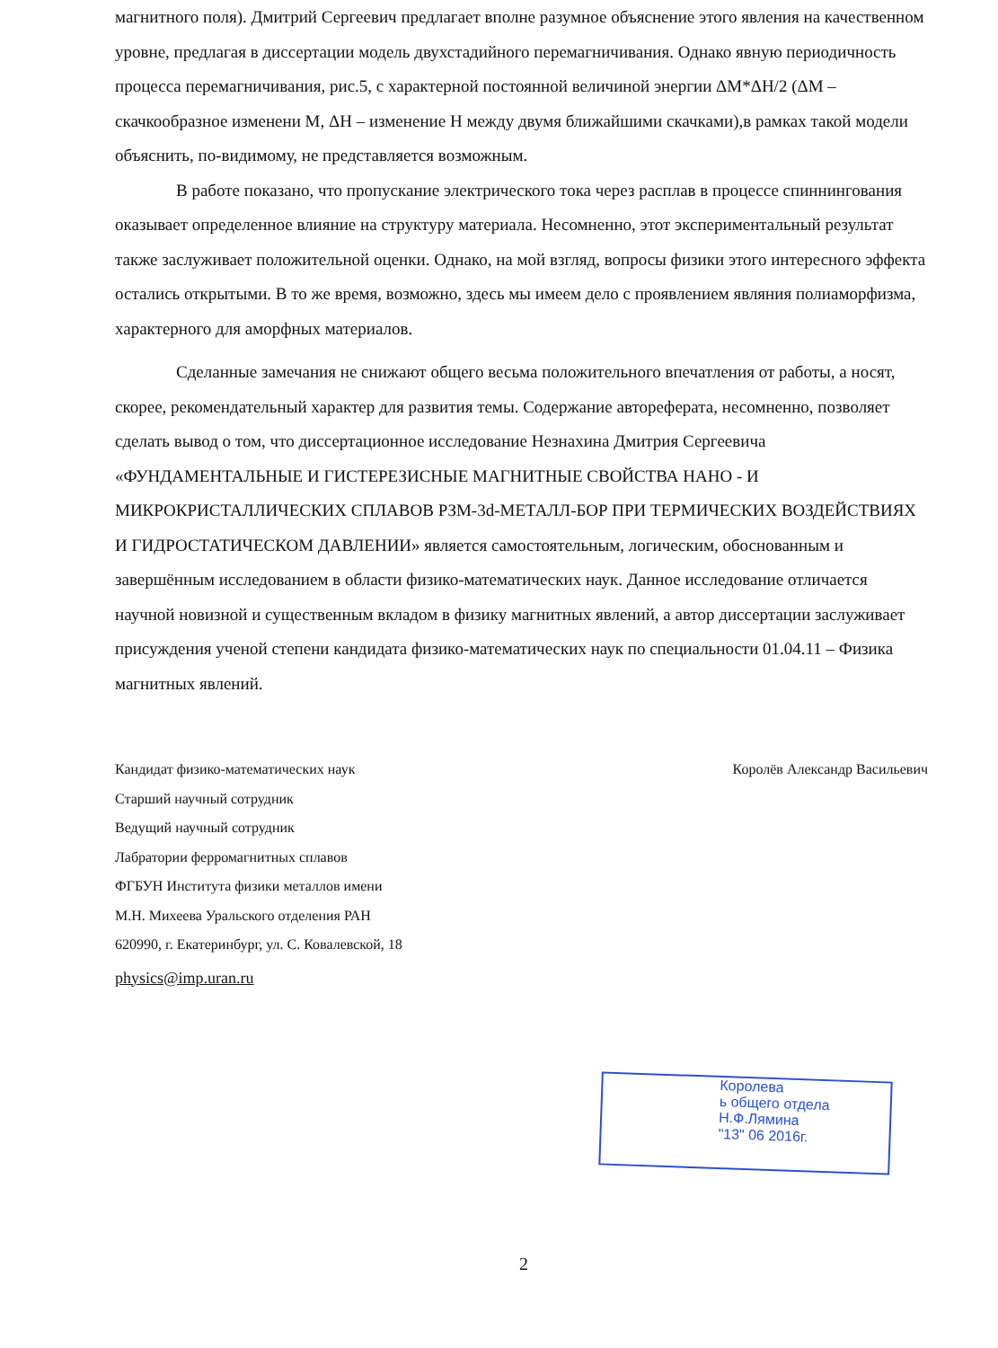магнитного поля). Дмитрий Сергеевич предлагает вполне разумное объяснение этого явления на качественном уровне, предлагая в диссертации модель двухстадийного перемагничивания. Однако явную периодичность процесса перемагничивания, рис.5, с характерной постоянной величиной энергии ΔM*ΔH/2 (ΔM – скачкообразное изменени M, ΔH – изменение H между двумя ближайшими скачками),в рамках такой модели объяснить, по-видимому, не представляется возможным.
В работе показано, что пропускание электрического тока через расплав в процессе спиннингования оказывает определенное влияние на структуру материала. Несомненно, этот экспериментальный результат также заслуживает положительной оценки. Однако, на мой взгляд, вопросы физики этого интересного эффекта остались открытыми. В то же время, возможно, здесь мы имеем дело с проявлением являния полиаморфизма, характерного для аморфных материалов.
Сделанные замечания не снижают общего весьма положительного впечатления от работы, а носят, скорее, рекомендательный характер для развития темы. Содержание автореферата, несомненно, позволяет сделать вывод о том, что диссертационное исследование Незнахина Дмитрия Сергеевича «ФУНДАМЕНТАЛЬНЫЕ И ГИСТЕРЕЗИСНЫЕ МАГНИТНЫЕ СВОЙСТВА НАНО - И МИКРОКРИСТАЛЛИЧЕСКИХ СПЛАВОВ РЗМ-3d-МЕТАЛЛ-БОР ПРИ ТЕРМИЧЕСКИХ ВОЗДЕЙСТВИЯХ И ГИДРОСТАТИЧЕСКОМ ДАВЛЕНИИ» является самостоятельным, логическим, обоснованным и завершённым исследованием в области физико-математических наук. Данное исследование отличается научной новизной и существенным вкладом в физику магнитных явлений, а автор диссертации заслуживает присуждения ученой степени кандидата физико-математических наук по специальности 01.04.11 – Физика магнитных явлений.
Кандидат физико-математических наук
Старший научный сотрудник
Ведущий научный сотрудник
Лабратории ферромагнитных сплавов
ФГБУН Института физики металлов имени
М.Н. Михеева Уральского отделения РАН
620990, г. Екатеринбург, ул. С. Ковалевской, 18
physics@imp.uran.ru
Королёв Александр Васильевич
Королева
ь общего отдела
Н.Ф.Лямина
"13" 06 2016г.
2